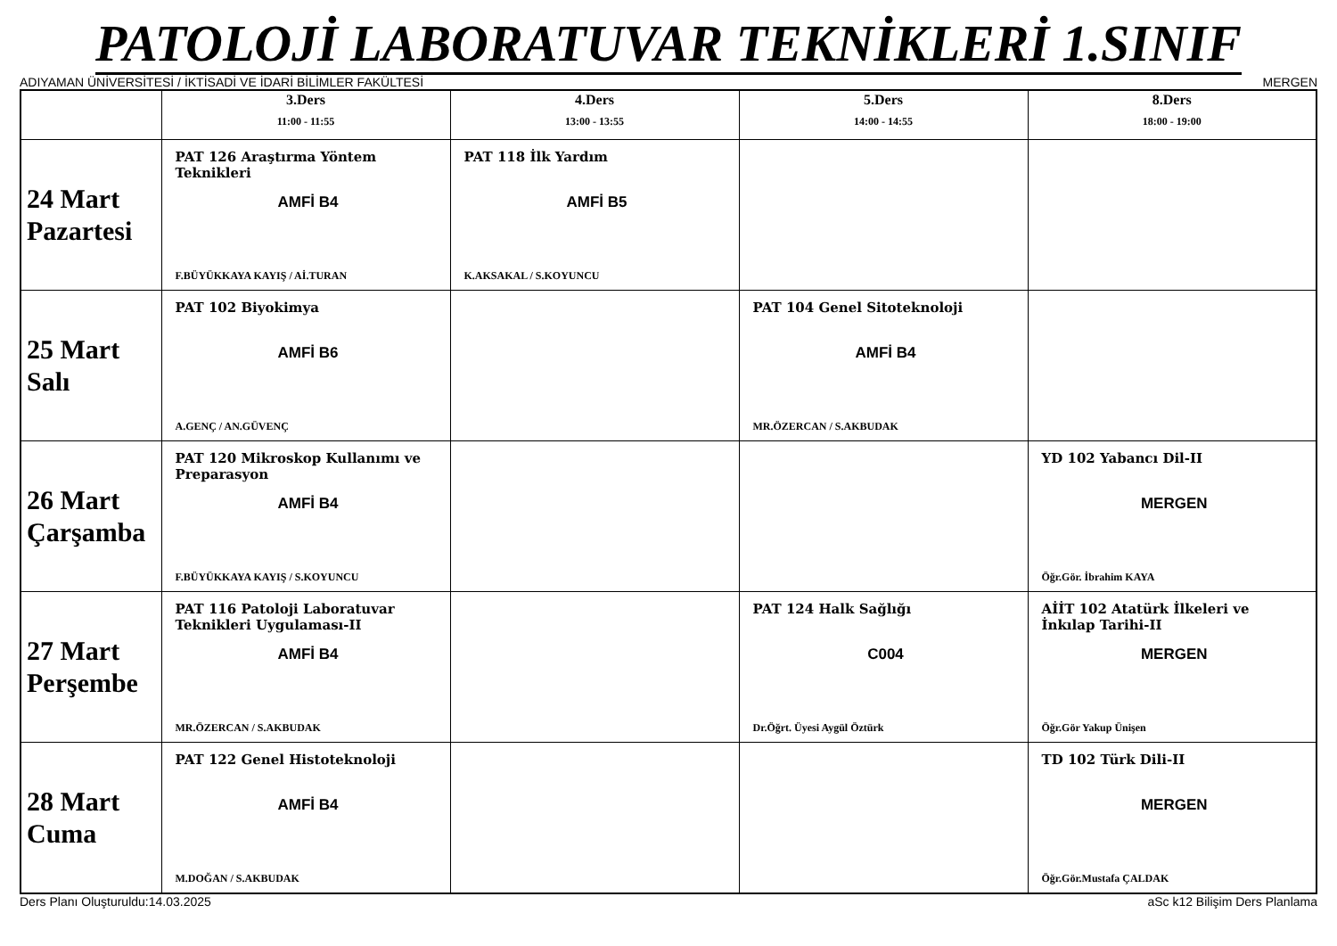PATOLOJİ LABORATUVAR TEKNİKLERİ 1.SINIF
ADIYAMAN ÜNİVERSİTESİ / İKTİSADİ VE İDARİ BİLİMLER FAKÜLTESİ MERGEN
| | 3.Ders 11:00 - 11:55 | 4.Ders 13:00 - 13:55 | 5.Ders 14:00 - 14:55 | 8.Ders 18:00 - 19:00 |
| --- | --- | --- | --- | --- |
| 24 Mart Pazartesi | PAT 126 Araştırma Yöntem Teknikleri AMFİ B4 F.BÜYÜKKAYA KAYIŞ / Aİ.TURAN | PAT 118 İlk Yardım AMFİ B5 K.AKSAKAL / S.KOYUNCU | | |
| 25 Mart Salı | PAT 102 Biyokimya AMFİ B6 A.GENÇ / AN.GÜVENÇ | | PAT 104 Genel Sitoteknoloji AMFİ B4 MR.ÖZERCAN / S.AKBUDAK | |
| 26 Mart Çarşamba | PAT 120 Mikroskop Kullanımı ve Preparasyon AMFİ B4 F.BÜYÜKKAYA KAYIŞ / S.KOYUNCU | | | YD 102 Yabancı Dil-II MERGEN Öğr.Gör. İbrahim KAYA |
| 27 Mart Perşembe | PAT 116 Patoloji Laboratuvar Teknikleri Uygulaması-II AMFİ B4 MR.ÖZERCAN / S.AKBUDAK | | PAT 124 Halk Sağlığı C004 Dr.Öğrt. Üyesi Aygül Öztürk | AİİT 102 Atatürk İlkeleri ve İnkılap Tarihi-II MERGEN Öğr.Gör Yakup Ünişen |
| 28 Mart Cuma | PAT 122 Genel Histoteknoloji AMFİ B4 M.DOĞAN / S.AKBUDAK | | | TD 102 Türk Dili-II MERGEN Öğr.Gör.Mustafa ÇALDAK |
Ders Planı Oluşturuldu:14.03.2025 aSc k12 Bilişim Ders Planlama